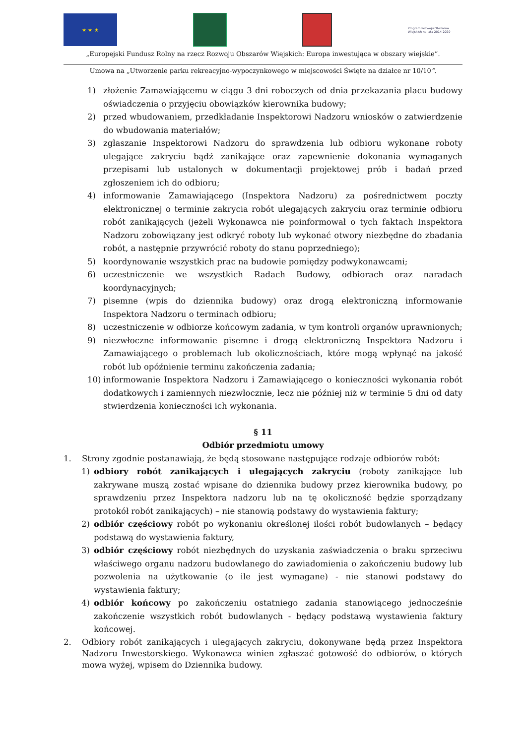★ ★ ★
Program Rozwoju Obszarów Wiejskich na lata 2014-2020
„Europejski Fundusz Rolny na rzecz Rozwoju Obszarów Wiejskich: Europa inwestująca w obszary wiejskie”.
Umowa na „Utworzenie parku rekreacyjno-wypoczynkowego w miejscowości Święte na działce nr 10/10”.
1) złożenie Zamawiającemu w ciągu 3 dni roboczych od dnia przekazania placu budowy oświadczenia o przyjęciu obowiązków kierownika budowy;
2) przed wbudowaniem, przedkładanie Inspektorowi Nadzoru wniosków o zatwierdzenie do wbudowania materiałów;
3) zgłaszanie Inspektorowi Nadzoru do sprawdzenia lub odbioru wykonane roboty ulegające zakryciu bądź zanikające oraz zapewnienie dokonania wymaganych przepisami lub ustalonych w dokumentacji projektowej prób i badań przed zgłoszeniem ich do odbioru;
4) informowanie Zamawiającego (Inspektora Nadzoru) za pośrednictwem poczty elektronicznej o terminie zakrycia robót ulegających zakryciu oraz terminie odbioru robót zanikających (jeżeli Wykonawca nie poinformował o tych faktach Inspektora Nadzoru zobowiązany jest odkryć roboty lub wykonać otwory niezbędne do zbadania robót, a następnie przywrócić roboty do stanu poprzedniego);
5) koordynowanie wszystkich prac na budowie pomiędzy podwykonawcami;
6) uczestniczenie we wszystkich Radach Budowy, odbiorach oraz naradach koordynacyjnych;
7) pisemne (wpis do dziennika budowy) oraz drogą elektroniczną informowanie Inspektora Nadzoru o terminach odbioru;
8) uczestniczenie w odbiorze końcowym zadania, w tym kontroli organów uprawnionych;
9) niezwłoczne informowanie pisemne i drogą elektroniczną Inspektora Nadzoru i Zamawiającego o problemach lub okolicznościach, które mogą wpłynąć na jakość robót lub opóźnienie terminu zakończenia zadania;
10) informowanie Inspektora Nadzoru i Zamawiającego o konieczności wykonania robót dodatkowych i zamiennych niezwłocznie, lecz nie później niż w terminie 5 dni od daty stwierdzenia konieczności ich wykonania.
§ 11
Odbiór przedmiotu umowy
1. Strony zgodnie postanawiają, że będą stosowane następujące rodzaje odbiorów robót:
1) odbiory robót zanikających i ulegających zakryciu (roboty zanikające lub zakrywane muszą zostać wpisane do dziennika budowy przez kierownika budowy, po sprawdzeniu przez Inspektora nadzoru lub na tę okoliczność będzie sporządzany protokół robót zanikających) – nie stanowią podstawy do wystawienia faktury;
2) odbiór częściowy robót po wykonaniu określonej ilości robót budowlanych – będący podstawą do wystawienia faktury,
3) odbiór częściowy robót niezbędnych do uzyskania zaświadczenia o braku sprzeciwu właściwego organu nadzoru budowlanego do zawiadomienia o zakończeniu budowy lub pozwolenia na użytkowanie (o ile jest wymagane) - nie stanowi podstawy do wystawienia faktury;
4) odbiór końcowy po zakończeniu ostatniego zadania stanowiącego jednocześnie zakończenie wszystkich robót budowlanych - będący podstawą wystawienia faktury końcowej.
2. Odbiory robót zanikających i ulegających zakryciu, dokonywane będą przez Inspektora Nadzoru Inwestorskiego. Wykonawca winien zgłaszać gotowość do odbiorów, o których mowa wyżej, wpisem do Dziennika budowy.